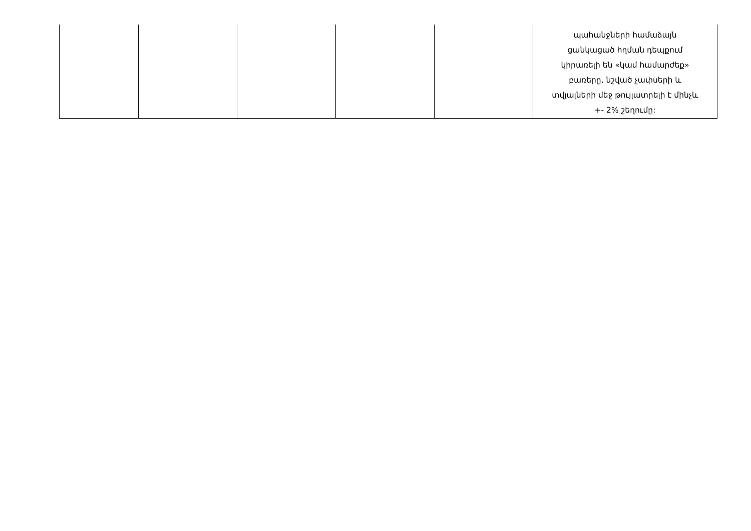| | | | | | պահանջների համաձայն ցանկացած հղման դեպքում կիրառելի են «կամ համարժեք» բառերը, նշված չափսերի և տվյալների մեջ թույլատրելի է մինչև +- 2% շեղումը: |